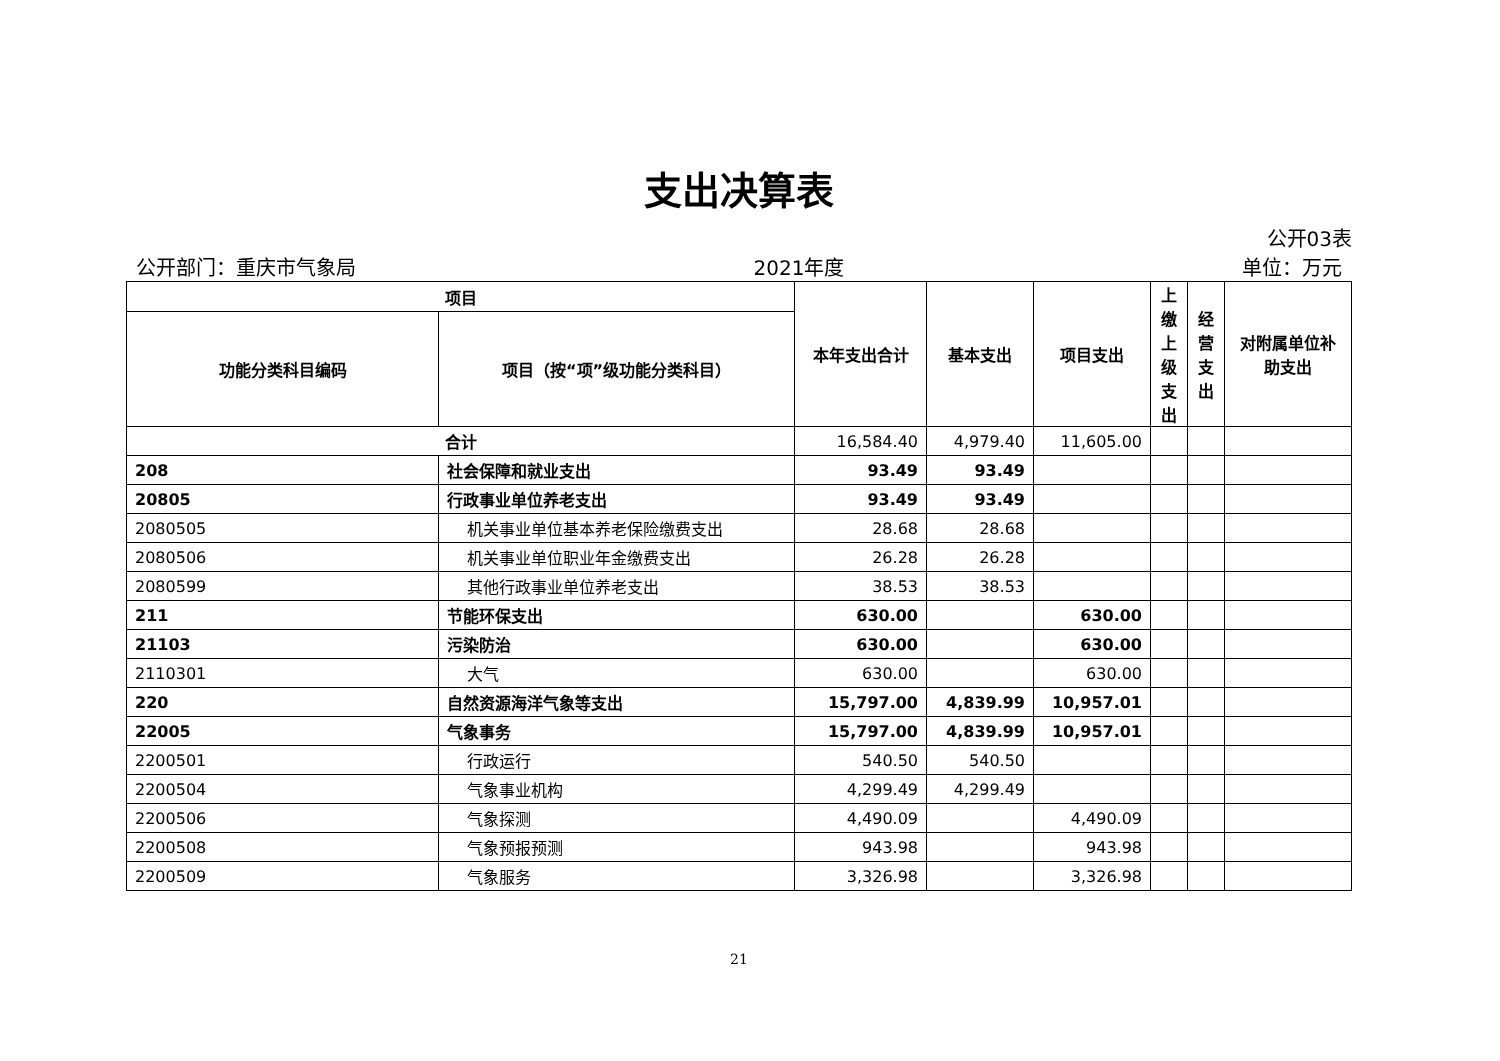支出决算表
公开03表
公开部门：重庆市气象局 2021年度 单位：万元
| 项目 | | 本年支出合计 | 基本支出 | 项目支出 | 上 缴 上 级 支 出 | 经 营 支 出 | 对附属单位补助支出 |
| --- | --- | --- | --- | --- | --- | --- | --- |
| 功能分类科目编码 | 项目（按“项”级功能分类科目） | | | | | | |
| 合计 | | 16,584.40 | 4,979.40 | 11,605.00 | | | |
| 208 | 社会保障和就业支出 | 93.49 | 93.49 | | | | |
| 20805 | 行政事业单位养老支出 | 93.49 | 93.49 | | | | |
| 2080505 | 机关事业单位基本养老保险缴费支出 | 28.68 | 28.68 | | | | |
| 2080506 | 机关事业单位职业年金缴费支出 | 26.28 | 26.28 | | | | |
| 2080599 | 其他行政事业单位养老支出 | 38.53 | 38.53 | | | | |
| 211 | 节能环保支出 | 630.00 | | 630.00 | | | |
| 21103 | 污染防治 | 630.00 | | 630.00 | | | |
| 2110301 | 大气 | 630.00 | | 630.00 | | | |
| 220 | 自然资源海洋气象等支出 | 15,797.00 | 4,839.99 | 10,957.01 | | | |
| 22005 | 气象事务 | 15,797.00 | 4,839.99 | 10,957.01 | | | |
| 2200501 | 行政运行 | 540.50 | 540.50 | | | | |
| 2200504 | 气象事业机构 | 4,299.49 | 4,299.49 | | | | |
| 2200506 | 气象探测 | 4,490.09 | | 4,490.09 | | | |
| 2200508 | 气象预报预测 | 943.98 | | 943.98 | | | |
| 2200509 | 气象服务 | 3,326.98 | | 3,326.98 | | | |
21